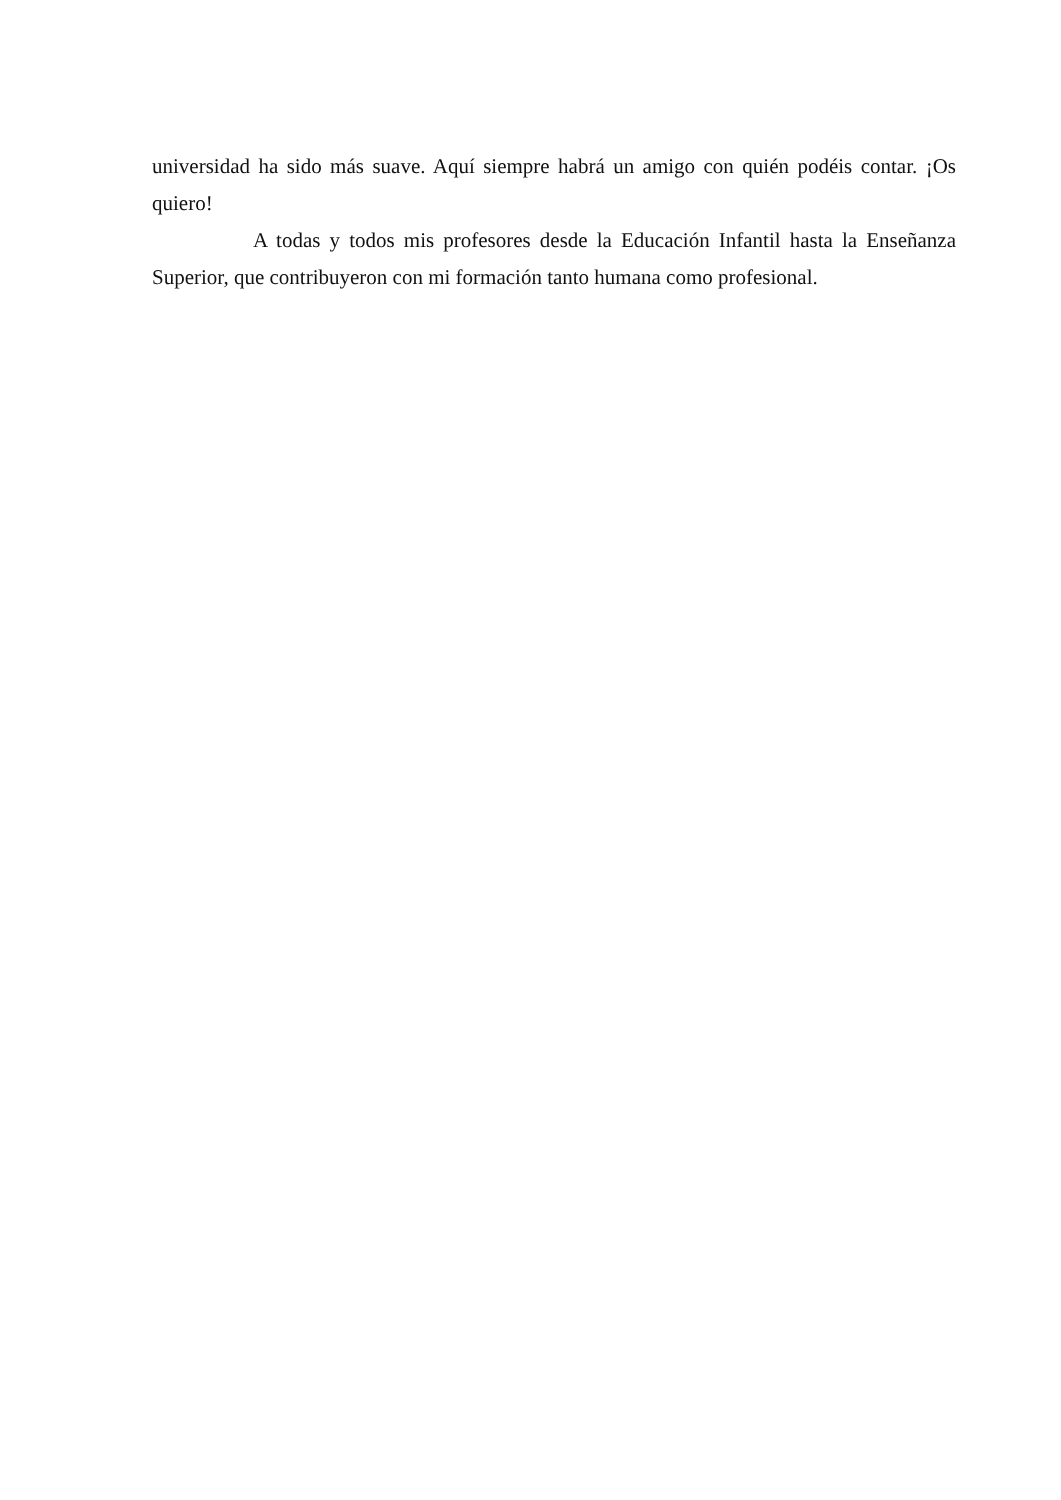universidad ha sido más suave. Aquí siempre habrá un amigo con quién podéis contar. ¡Os quiero!
A todas y todos mis profesores desde la Educación Infantil hasta la Enseñanza Superior, que contribuyeron con mi formación tanto humana como profesional.